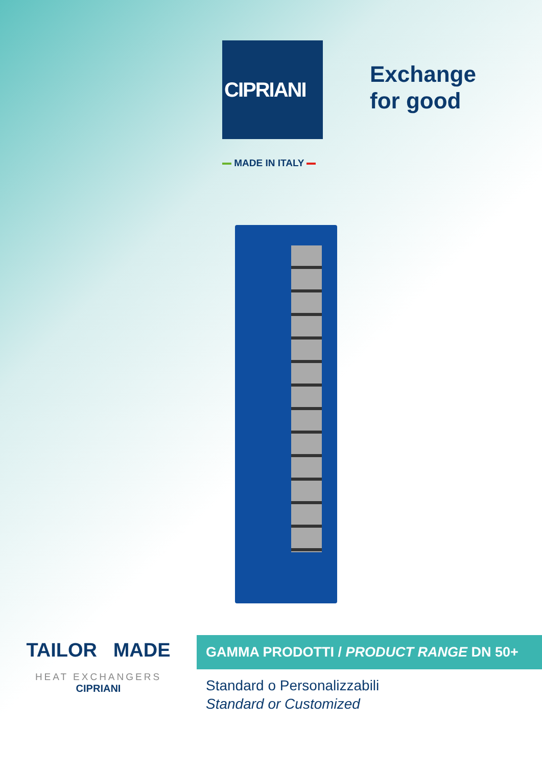CIPRIANI
Exchange
for good
MADE IN ITALY
TAILOR MADE
HEAT EXCHANGERS
CIPRIANI
GAMMA PRODOTTI / PRODUCT RANGE DN 50+
Standard o Personalizzabili
Standard or Customized